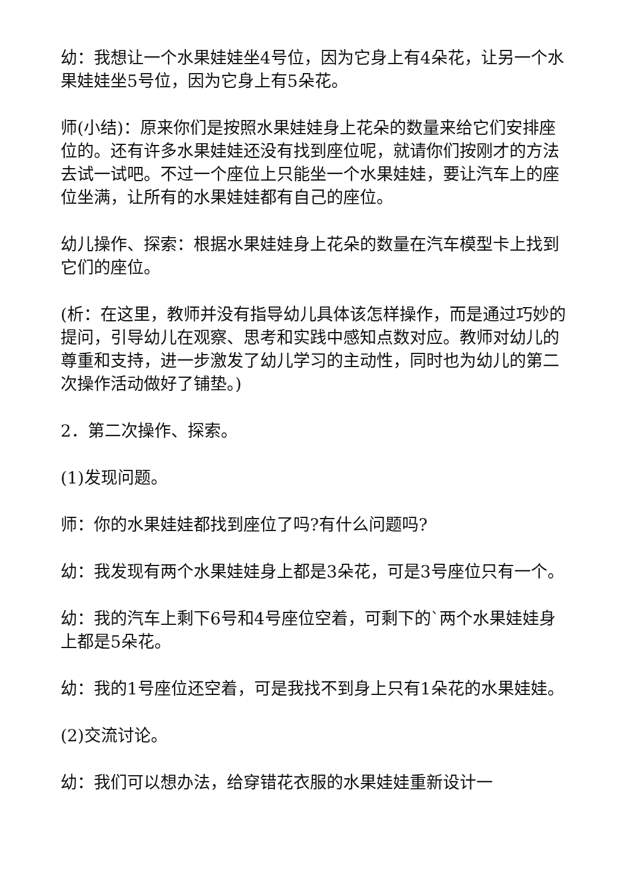幼：我想让一个水果娃娃坐4号位，因为它身上有4朵花，让另一个水果娃娃坐5号位，因为它身上有5朵花。
师(小结)：原来你们是按照水果娃娃身上花朵的数量来给它们安排座位的。还有许多水果娃娃还没有找到座位呢，就请你们按刚才的方法去试一试吧。不过一个座位上只能坐一个水果娃娃，要让汽车上的座位坐满，让所有的水果娃娃都有自己的座位。
幼儿操作、探索：根据水果娃娃身上花朵的数量在汽车模型卡上找到它们的座位。
(析：在这里，教师并没有指导幼儿具体该怎样操作，而是通过巧妙的提问，引导幼儿在观察、思考和实践中感知点数对应。教师对幼儿的尊重和支持，进一步激发了幼儿学习的主动性，同时也为幼儿的第二次操作活动做好了铺垫。)
2．第二次操作、探索。
(1)发现问题。
师：你的水果娃娃都找到座位了吗?有什么问题吗?
幼：我发现有两个水果娃娃身上都是3朵花，可是3号座位只有一个。
幼：我的汽车上剩下6号和4号座位空着，可剩下的`两个水果娃娃身上都是5朵花。
幼：我的1号座位还空着，可是我找不到身上只有1朵花的水果娃娃。
(2)交流讨论。
幼：我们可以想办法，给穿错花衣服的水果娃娃重新设计一